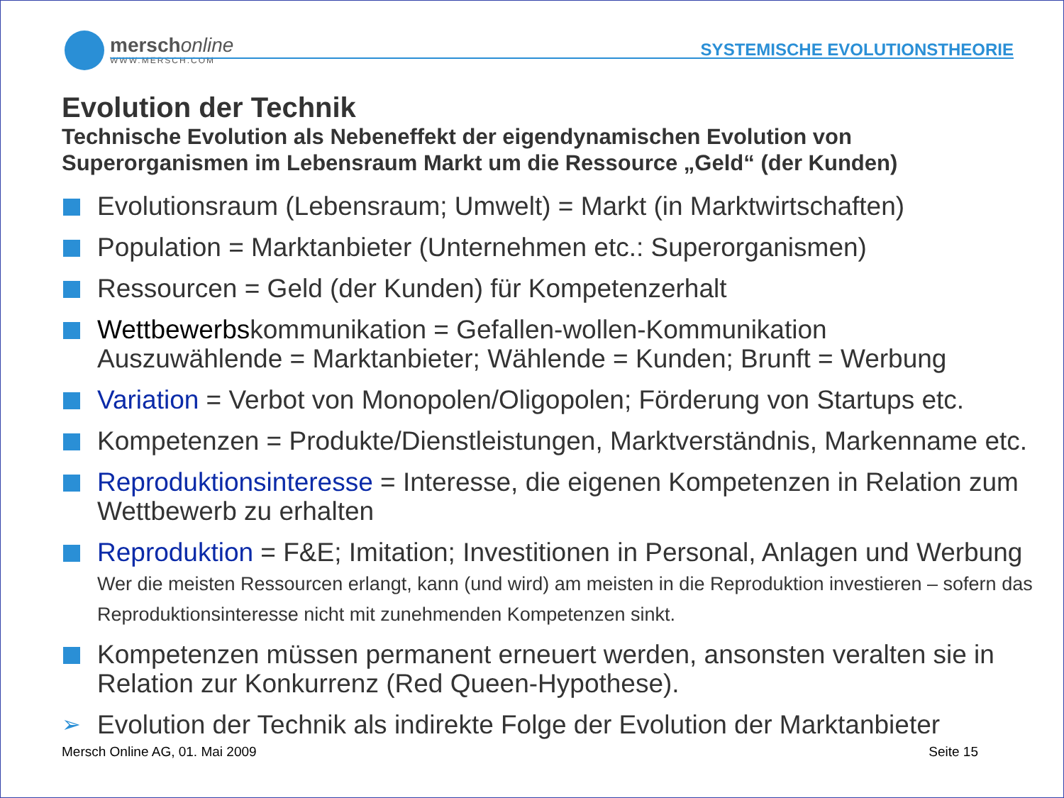merschonline
WWW.MERSCH.COM
SYSTEMISCHE EVOLUTIONSTHEORIE
Evolution der Technik
Technische Evolution als Nebeneffekt der eigendynamischen Evolution von Superorganismen im Lebensraum Markt um die Ressource „Geld“ (der Kunden)
Evolutionsraum (Lebensraum; Umwelt) = Markt (in Marktwirtschaften)
Population = Marktanbieter (Unternehmen etc.: Superorganismen)
Ressourcen = Geld (der Kunden) für Kompetenzerhalt
Wettbewerbskommunikation = Gefallen-wollen-Kommunikation
Auszuwählende = Marktanbieter; Wählende = Kunden; Brunft = Werbung
Variation = Verbot von Monopolen/Oligopolen; Förderung von Startups etc.
Kompetenzen = Produkte/Dienstleistungen, Marktverständnis, Markenname etc.
Reproduktionsinteresse = Interesse, die eigenen Kompetenzen in Relation zum Wettbewerb zu erhalten
Reproduktion = F&E; Imitation; Investitionen in Personal, Anlagen und Werbung
Wer die meisten Ressourcen erlangt, kann (und wird) am meisten in die Reproduktion investieren – sofern das Reproduktionsinteresse nicht mit zunehmenden Kompetenzen sinkt.
Kompetenzen müssen permanent erneuert werden, ansonsten veralten sie in Relation zur Konkurrenz (Red Queen-Hypothese).
➢ Evolution der Technik als indirekte Folge der Evolution der Marktanbieter
Mersch Online AG, 01. Mai 2009 Seite 15